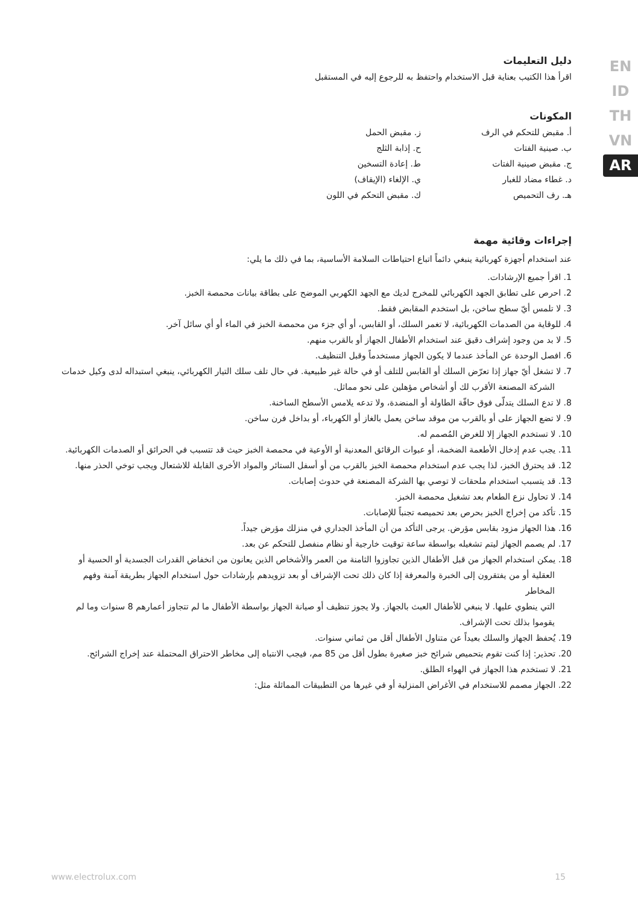EN
ID
TH
VN
AR
دليل التعليمات
اقرأ هذا الكتيب بعناية قبل الاستخدام واحتفظ به للرجوع إليه في المستقبل
المكونات
أ. مقبض للتحكم في الرف
ب. صينية الفتات
ج. مقبض صينية الفتات
د. غطاء مضاد للغبار
هـ. رف التحميص
ز. مقبض الحمل
ح. إذابة الثلج
ط. إعادة التسخين
ي. الإلغاء (الإيقاف)
ك. مقبض التحكم في اللون
إجراءات وقائية مهمة
عند استخدام أجهزة كهربائية ينبغي دائماً اتباع احتياطات السلامة الأساسية، بما في ذلك ما يلي:
1. اقرأ جميع الإرشادات.
2. احرص على تطابق الجهد الكهربائي للمخرج لديك مع الجهد الكهربي الموضح على بطاقة بيانات محمصة الخبز.
3. لا تلمس أيّ سطح ساخن، بل استخدم المقابض فقط.
4. للوقاية من الصدمات الكهربائية، لا تغمر السلك، أو القابس، أو أي جزء من محمصة الخبز في الماء أو أي سائل آخر.
5. لا بد من وجود إشراف دقيق عند استخدام الأطفال الجهاز أو بالقرب منهم.
6. افصل الوحدة عن المأخذ عندما لا يكون الجهاز مستخدماً وقبل التنظيف.
7. لا تشغل أيّ جهاز إذا تعرّض السلك أو القابس للتلف أو في حالة غير طبيعية. في حال تلف سلك التيار الكهربائي، ينبغي استبداله لدى وكيل خدمات الشركة المصنعة الأقرب لك أو أشخاص مؤهلين على نحو مماثل.
8. لا تدع السلك يتدلّى فوق حافّة الطاولة أو المنضدة، ولا تدعه يلامس الأسطح الساخنة.
9. لا تضع الجهاز على أو بالقرب من موقد ساخن يعمل بالغاز أو الكهرباء، أو بداخل فرن ساخن.
10. لا تستخدم الجهاز إلا للغرض المُصمم له.
11. يجب عدم إدخال الأطعمة الضخمة، أو عبوات الرقائق المعدنية أو الأوعية في محمصة الخبز حيث قد تتسبب في الحرائق أو الصدمات الكهربائية.
12. قد يحترق الخبز، لذا يجب عدم استخدام محمصة الخبز بالقرب من أو أسفل الستائر والمواد الأخرى القابلة للاشتعال ويجب توخي الحذر منها.
13. قد يتسبب استخدام ملحقات لا توصي بها الشركة المصنعة في حدوث إصابات.
14. لا تحاول نزع الطعام بعد تشغيل محمصة الخبز.
15. تأكد من إخراج الخبز بحرص بعد تحميصه تجنباً للإصابات.
16. هذا الجهاز مزود بقابس مؤرض. يرجى التأكد من أن المأخذ الجداري في منزلك مؤرض جيداً.
17. لم يصمم الجهاز ليتم تشغيله بواسطة ساعة توقيت خارجية أو نظام منفصل للتحكم عن بعد.
18. يمكن استخدام الجهاز من قبل الأطفال الذين تجاوزوا الثامنة من العمر والأشخاص الذين يعانون من انخفاض القدرات الجسدية أو الحسية أو العقلية أو من يفتقرون إلى الخبرة والمعرفة إذا كان ذلك تحت الإشراف أو بعد تزويدهم بإرشادات حول استخدام الجهاز بطريقة آمنة وفهم المخاطر
التي ينطوي عليها. لا ينبغي للأطفال العبث بالجهاز. ولا يجوز تنظيف أو صيانة الجهاز بواسطة الأطفال ما لم تتجاوز أعمارهم 8 سنوات وما لم يقوموا بذلك تحت الإشراف.
19. يُحفظ الجهاز والسلك بعيداً عن متناول الأطفال أقل من ثماني سنوات.
20. تحذير: إذا كنت تقوم بتحميص شرائح خبز صغيرة بطول أقل من 85 مم، فيجب الانتباه إلى مخاطر الاحتراق المحتملة عند إخراج الشرائح.
21. لا تستخدم هذا الجهاز في الهواء الطلق.
22. الجهاز مصمم للاستخدام في الأغراض المنزلية أو في غيرها من التطبيقات المماثلة مثل:
www.electrolux.com 15